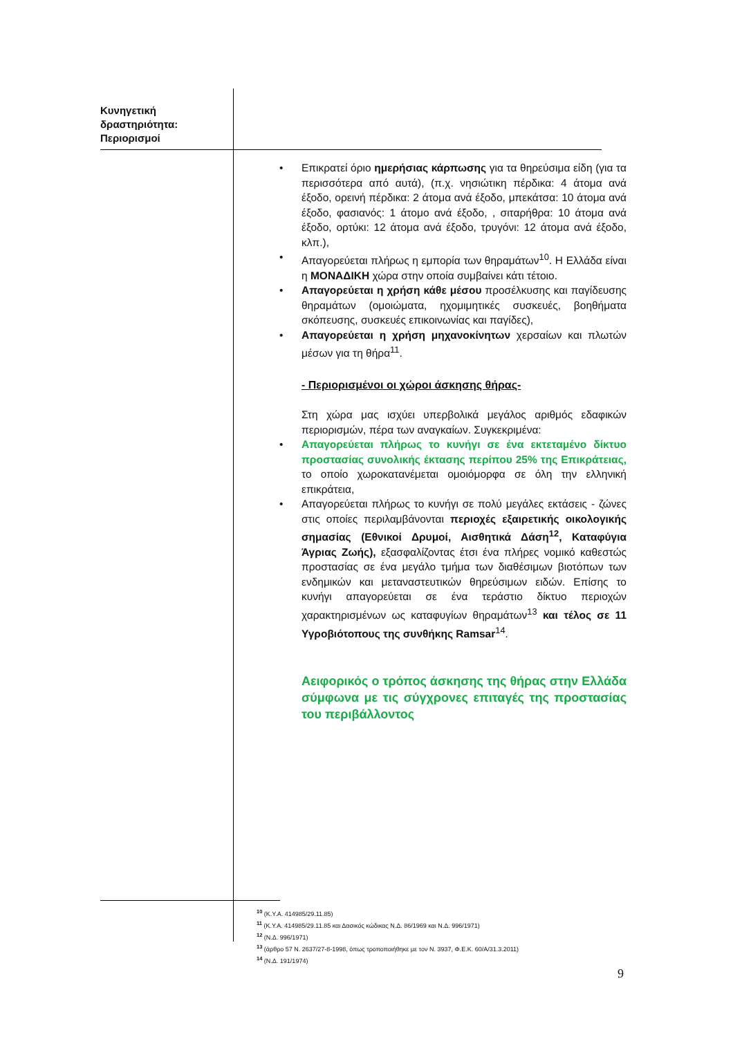Κυνηγετική
δραστηριότητα:
Περιορισμοί
• Επικρατεί όριο ημερήσιας κάρπωσης για τα θηρεύσιμα είδη (για τα περισσότερα από αυτά), (π.χ. νησιώτικη πέρδικα: 4 άτομα ανά έξοδο, ορεινή πέρδικα: 2 άτομα ανά έξοδο, μπεκάτσα: 10 άτομα ανά έξοδο, φασιανός: 1 άτομο ανά έξοδο, , σιταρήθρα: 10 άτομα ανά έξοδο, ορτύκι: 12 άτομα ανά έξοδο, τρυγόνι: 12 άτομα ανά έξοδο, κλπ.),
• Απαγορεύεται πλήρως η εμπορία των θηραμάτων<sup>10</sup>. Η Ελλάδα είναι η ΜΟΝΑΔΙΚΗ χώρα στην οποία συμβαίνει κάτι τέτοιο.
• Απαγορεύεται η χρήση κάθε μέσου προσέλκυσης και παγίδευσης θηραμάτων (ομοιώματα, ηχομιμητικές συσκευές, βοηθήματα σκόπευσης, συσκευές επικοινωνίας και παγίδες),
• Απαγορεύεται η χρήση μηχανοκίνητων χερσαίων και πλωτών μέσων για τη θήρα<sup>11</sup>.
- Περιορισμένοι οι χώροι άσκησης θήρας-
Στη χώρα μας ισχύει υπερβολικά μεγάλος αριθμός εδαφικών περιορισμών, πέρα των αναγκαίων. Συγκεκριμένα:
• Απαγορεύεται πλήρως το κυνήγι σε ένα εκτεταμένο δίκτυο προστασίας συνολικής έκτασης περίπου 25% της Επικράτειας, το οποίο χωροκατανέμεται ομοιόμορφα σε όλη την ελληνική επικράτεια,
• Απαγορεύεται πλήρως το κυνήγι σε πολύ μεγάλες εκτάσεις - ζώνες στις οποίες περιλαμβάνονται περιοχές εξαιρετικής οικολογικής σημασίας (Εθνικοί Δρυμοί, Αισθητικά Δάση<sup>12</sup>, Καταφύγια Άγριας Ζωής), εξασφαλίζοντας έτσι ένα πλήρες νομικό καθεστώς προστασίας σε ένα μεγάλο τμήμα των διαθέσιμων βιοτόπων των ενδημικών και μεταναστευτικών θηρεύσιμων ειδών. Επίσης το κυνήγι απαγορεύεται σε ένα τεράστιο δίκτυο περιοχών χαρακτηρισμένων ως καταφυγίων θηραμάτων<sup>13</sup> και τέλος σε 11 Υγροβιότοπους της συνθήκης Ramsar<sup>14</sup>.
Αειφορικός ο τρόπος άσκησης της θήρας στην Ελλάδα σύμφωνα με τις σύγχρονες επιταγές της προστασίας του περιβάλλοντος
<sup>10</sup> (Κ.Υ.Α. 414985/29.11.85)
<sup>11</sup> (Κ.Υ.Α. 414985/29.11.85 και Δασικός κώδικας Ν.Δ. 86/1969 και Ν.Δ. 996/1971)
<sup>12</sup> (Ν.Δ. 996/1971)
<sup>13</sup> (άρθρο 57 Ν. 2637/27-8-1998, όπως τροποποιήθηκε με τον Ν. 3937, Φ.Ε.Κ. 60/Α/31.3.2011)
<sup>14</sup> (Ν.Δ. 191/1974)
9